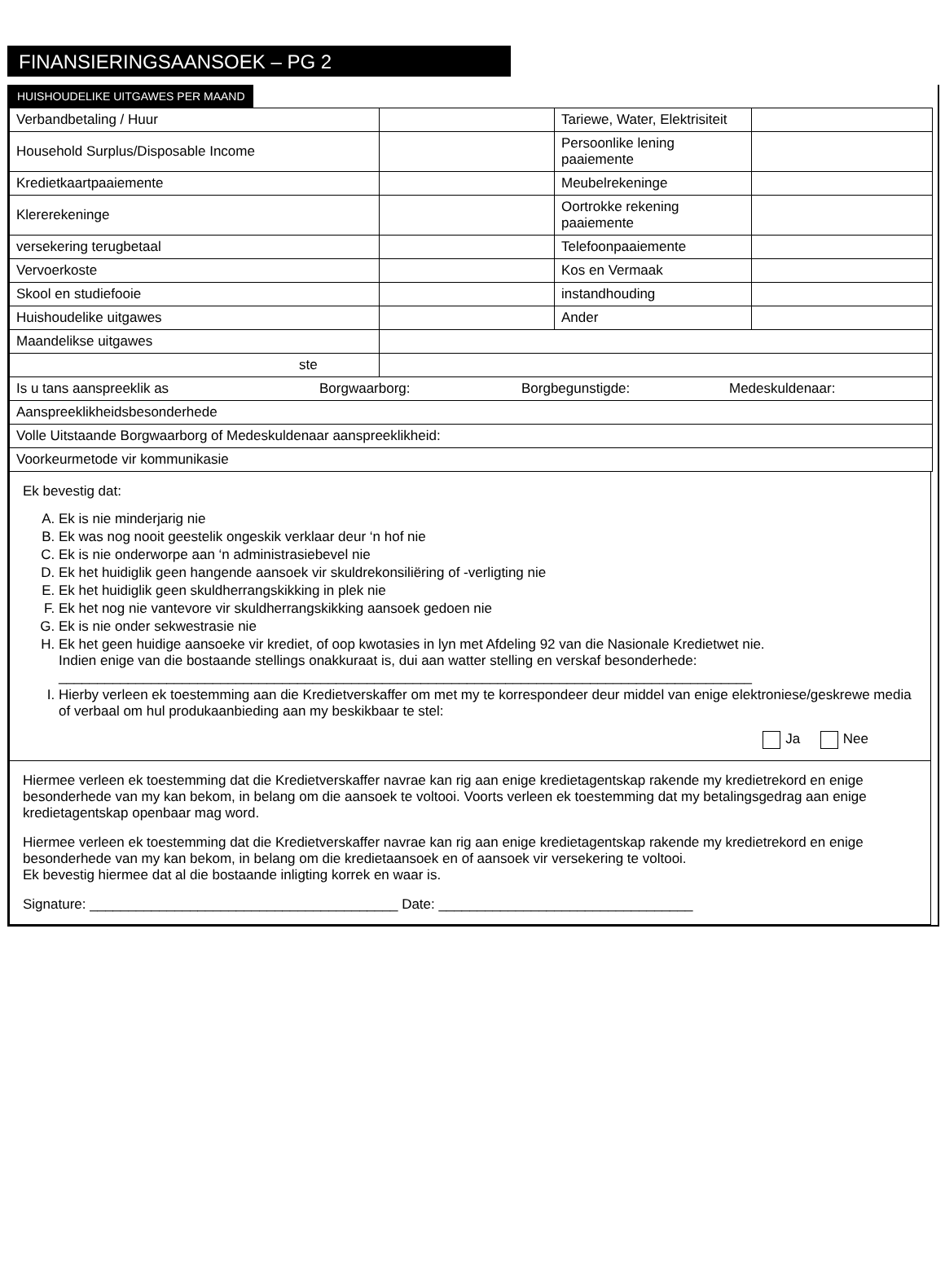FINANSIERINGSAANSOEK – PG 2
HUISHOUDELIKE UITGAWES PER MAAND
| Verbandbetaling / Huur | | Tariewe, Water, Elektrisiteit | |
| Household Surplus/Disposable Income | | Persoonlike lening paaiemente | |
| Kredietkaartpaaiemente | | Meubelrekeninge | |
| Klererekeninge | | Oortrokke rekening paaiemente | |
| versekering terugbetaal | | Telefoonpaaiemente | |
| Vervoerkoste | | Kos en Vermaak | |
| Skool en studiefooie | | instandhouding | |
| Huishoudelike uitgawes | | Ander | |
| Maandelikse uitgawes | | | |
| ste | | | |
| Is u tans aanspreeklik as Borgwaarborg: Borgbegunstigde: Medeskuldenaar: | | | |
| Aanspreeklikheidsbesonderhede | | | |
| Volle Uitstaande Borgwaarborg of Medeskuldenaar aanspreeklikheid: | | | |
| Voorkeurmetode vir kommunikasie | | | |
Ek bevestig dat:
A. Ek is nie minderjarig nie
B. Ek was nog nooit geestelik ongeskik verklaar deur ‘n hof nie
C. Ek is nie onderworpe aan ‘n administrasiebevel nie
D. Ek het huidiglik geen hangende aansoek vir skuldrekonsiliëring of -verligting nie
E. Ek het huidiglik geen skuldherrangskikking in plek nie
F. Ek het nog nie vantevore vir skuldherrangskikking aansoek gedoen nie
G. Ek is nie onder sekwestrasie nie
H. Ek het geen huidige aansoeke vir krediet, of oop kwotasies in lyn met Afdeling 92 van die Nasionale Kredietwet nie.
Indien enige van die bostaande stellings onakkuraat is, dui aan watter stelling en verskaf besonderhede:
__________________________________________________________________________________________
I. Hierby verleen ek toestemming aan die Kredietverskaffer om met my te korrespondeer deur middel van enige elektroniese/geskrewe media of verbaal om hul produkaanbieding aan my beskikbaar te stel:
Ja Nee
Hiermee verleen ek toestemming dat die Kredietverskaffer navrae kan rig aan enige kredietagentskap rakende my kredietrekord en enige besonderhede van my kan bekom, in belang om die aansoek te voltooi. Voorts verleen ek toestemming dat my betalingsgedrag aan enige kredietagentskap openbaar mag word.
Hiermee verleen ek toestemming dat die Kredietverskaffer navrae kan rig aan enige kredietagentskap rakende my kredietrekord en enige besonderhede van my kan bekom, in belang om die kredietaansoek en of aansoek vir versekering te voltooi.
Ek bevestig hiermee dat al die bostaande inligting korrek en waar is.
Signature: ________________________________________ Date: _________________________________